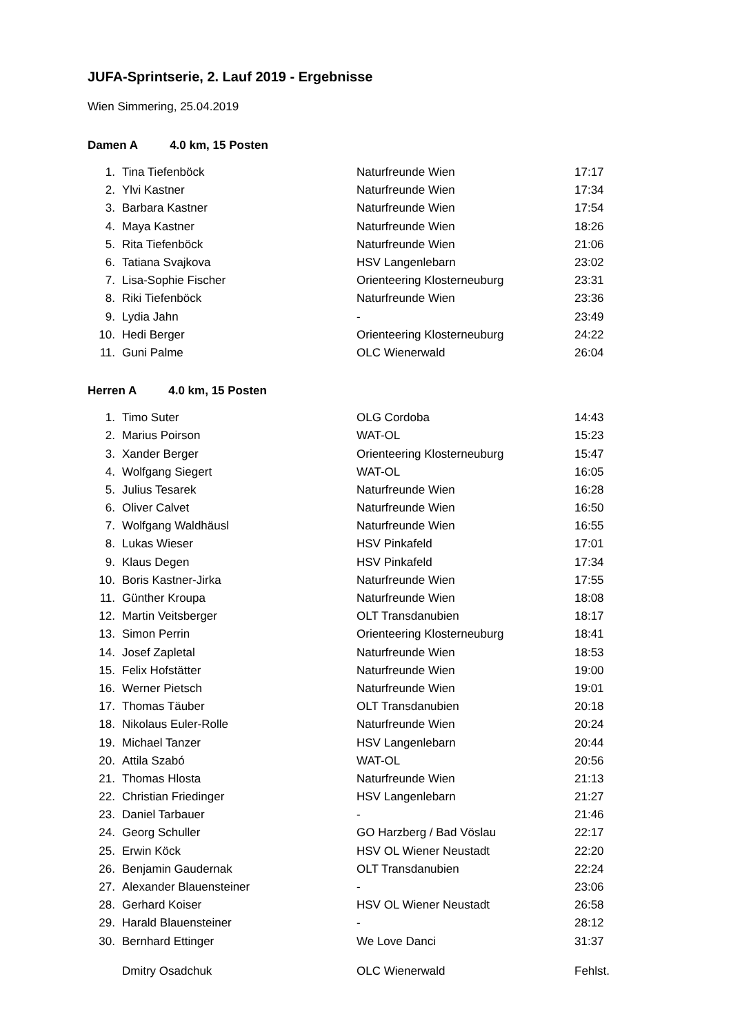JUFA-Sprintserie, 2. Lauf 2019 - Ergebnisse
Wien Simmering, 25.04.2019
Damen A 4.0 km, 15 Posten
| 1. | Tina Tiefenböck | Naturfreunde Wien | 17:17 |
| 2. | Ylvi Kastner | Naturfreunde Wien | 17:34 |
| 3. | Barbara Kastner | Naturfreunde Wien | 17:54 |
| 4. | Maya Kastner | Naturfreunde Wien | 18:26 |
| 5. | Rita Tiefenböck | Naturfreunde Wien | 21:06 |
| 6. | Tatiana Svajkova | HSV Langenlebarn | 23:02 |
| 7. | Lisa-Sophie Fischer | Orienteering Klosterneuburg | 23:31 |
| 8. | Riki Tiefenböck | Naturfreunde Wien | 23:36 |
| 9. | Lydia Jahn | - | 23:49 |
| 10. | Hedi Berger | Orienteering Klosterneuburg | 24:22 |
| 11. | Guni Palme | OLC Wienerwald | 26:04 |
Herren A 4.0 km, 15 Posten
| 1. | Timo Suter | OLG Cordoba | 14:43 |
| 2. | Marius Poirson | WAT-OL | 15:23 |
| 3. | Xander Berger | Orienteering Klosterneuburg | 15:47 |
| 4. | Wolfgang Siegert | WAT-OL | 16:05 |
| 5. | Julius Tesarek | Naturfreunde Wien | 16:28 |
| 6. | Oliver Calvet | Naturfreunde Wien | 16:50 |
| 7. | Wolfgang Waldhäusl | Naturfreunde Wien | 16:55 |
| 8. | Lukas Wieser | HSV Pinkafeld | 17:01 |
| 9. | Klaus Degen | HSV Pinkafeld | 17:34 |
| 10. | Boris Kastner-Jirka | Naturfreunde Wien | 17:55 |
| 11. | Günther Kroupa | Naturfreunde Wien | 18:08 |
| 12. | Martin Veitsberger | OLT Transdanubien | 18:17 |
| 13. | Simon Perrin | Orienteering Klosterneuburg | 18:41 |
| 14. | Josef Zapletal | Naturfreunde Wien | 18:53 |
| 15. | Felix Hofstätter | Naturfreunde Wien | 19:00 |
| 16. | Werner Pietsch | Naturfreunde Wien | 19:01 |
| 17. | Thomas Täuber | OLT Transdanubien | 20:18 |
| 18. | Nikolaus Euler-Rolle | Naturfreunde Wien | 20:24 |
| 19. | Michael Tanzer | HSV Langenlebarn | 20:44 |
| 20. | Attila Szabó | WAT-OL | 20:56 |
| 21. | Thomas Hlosta | Naturfreunde Wien | 21:13 |
| 22. | Christian Friedinger | HSV Langenlebarn | 21:27 |
| 23. | Daniel Tarbauer | - | 21:46 |
| 24. | Georg Schuller | GO Harzberg / Bad Vöslau | 22:17 |
| 25. | Erwin Köck | HSV OL Wiener Neustadt | 22:20 |
| 26. | Benjamin Gaudernak | OLT Transdanubien | 22:24 |
| 27. | Alexander Blauensteiner | - | 23:06 |
| 28. | Gerhard Koiser | HSV OL Wiener Neustadt | 26:58 |
| 29. | Harald Blauensteiner | - | 28:12 |
| 30. | Bernhard Ettinger | We Love Danci | 31:37 |
| | Dmitry Osadchuk | OLC Wienerwald | Fehlst. |